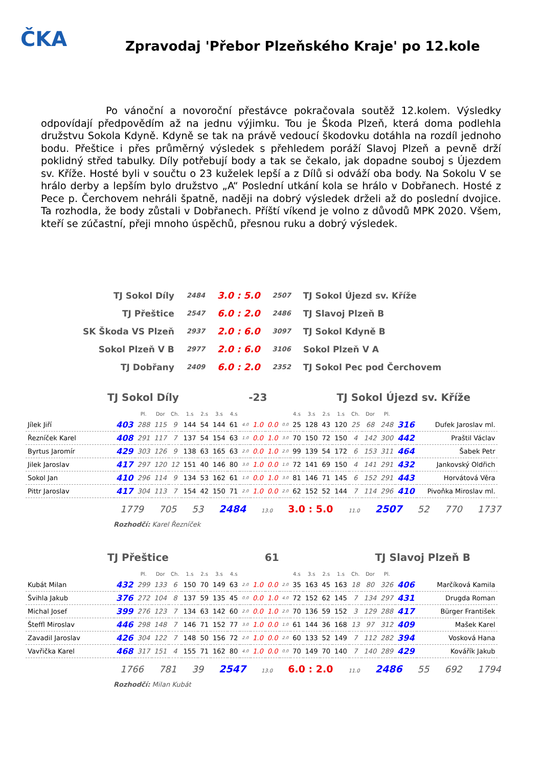ČKA
Zpravodaj 'Přebor Plzeňského Kraje' po 12.kole
Po vánoční a novoroční přestávce pokračovala soutěž 12.kolem. Výsledky odpovídají předpovědím až na jednu výjimku. Tou je Škoda Plzeň, která doma podlehla družstvu Sokola Kdyně. Kdyně se tak na právě vedoucí škodovku dotáhla na rozdíl jednoho bodu. Přeštice i přes průměrný výsledek s přehledem poráží Slavoj Plzeň a pevně drží poklidný střed tabulky. Díly potřebují body a tak se čekalo, jak dopadne souboj s Újezdem sv. Kříže. Hosté byli v součtu o 23 kuželek lepší a z Dílů si odváží oba body. Na Sokolu V se hrálo derby a lepším bylo družstvo „A“ Poslední utkání kola se hrálo v Dobřanech. Hosté z Pece p. Čerchovem nehráli špatně, naději na dobrý výsledek drželi až do poslední dvojice. Ta rozhodla, že body zůstali v Dobřanech. Příští víkend je volno z důvodů MPK 2020. Všem, kteří se zúčastní, přeji mnoho úspěchů, přesnou ruku a dobrý výsledek.
| TJ Sokol Díly | 2484 | 3.0 : 5.0 | 2507 | TJ Sokol Újezd sv. Kříže |
| TJ Přeštice | 2547 | 6.0 : 2.0 | 2486 | TJ Slavoj Plzeň B |
| SK Škoda VS Plzeň | 2937 | 2.0 : 6.0 | 3097 | TJ Sokol Kdyně B |
| Sokol Plzeň V B | 2977 | 2.0 : 6.0 | 3106 | Sokol Plzeň V A |
| TJ Dobřany | 2409 | 6.0 : 2.0 | 2352 | TJ Sokol Pec pod Čerchovem |
TJ Sokol Díly -23 TJ Sokol Újezd sv. Kříže
| | | Pl. | Dor | Ch. | 1.s | 2.s | 3.s | 4.s | | | | | 4.s | 3.s | 2.s | 1.s | Ch. | Dor | Pl. | | |
| --- | --- | --- | --- | --- | --- | --- | --- | --- | --- | --- | --- | --- | --- | --- | --- | --- | --- | --- | --- | --- | --- |
| Jílek Jiří | 403 | 288 | 115 | 9 | 144 | 54 | 144 | 61 | 4.0 | 1.0 | 0.0 | 0.0 | 25 | 128 | 43 | 120 | 25 | 68 | 248 | 316 | Dufek Jaroslav ml. |
| Řezníček Karel | 408 | 291 | 117 | 7 | 137 | 54 | 154 | 63 | 1.0 | 0.0 | 1.0 | 3.0 | 70 | 150 | 72 | 150 | 4 | 142 | 300 | 442 | Praštil Václav |
| Byrtus Jaromír | 429 | 303 | 126 | 9 | 138 | 63 | 165 | 63 | 2.0 | 0.0 | 1.0 | 2.0 | 99 | 139 | 54 | 172 | 6 | 153 | 311 | 464 | Šabek Petr |
| Jilek Jaroslav | 417 | 297 | 120 | 12 | 151 | 40 | 146 | 80 | 3.0 | 1.0 | 0.0 | 1.0 | 72 | 141 | 69 | 150 | 4 | 141 | 291 | 432 | Jankovský Oldřich |
| Sokol Jan | 410 | 296 | 114 | 9 | 134 | 53 | 162 | 61 | 1.0 | 0.0 | 1.0 | 3.0 | 81 | 146 | 71 | 145 | 6 | 152 | 291 | 443 | Horvátová Věra |
| Pittr Jaroslav | 417 | 304 | 113 | 7 | 154 | 42 | 150 | 71 | 2.0 | 1.0 | 0.0 | 2.0 | 62 | 152 | 52 | 144 | 7 | 114 | 296 | 410 | Pivoňka Miroslav ml. |
1779 705 53 2484 13.0 3.0 : 5.0 11.0 2507 52 770 1737
Rozhodčí: Karel Řezníček
TJ Přeštice 61 TJ Slavoj Plzeň B
| | | Pl. | Dor | Ch. | 1.s | 2.s | 3.s | 4.s | | | | | 4.s | 3.s | 2.s | 1.s | Ch. | Dor | Pl. | | |
| --- | --- | --- | --- | --- | --- | --- | --- | --- | --- | --- | --- | --- | --- | --- | --- | --- | --- | --- | --- | --- | --- |
| Kubát Milan | 432 | 299 | 133 | 6 | 150 | 70 | 149 | 63 | 2.0 | 1.0 | 0.0 | 2.0 | 35 | 163 | 45 | 163 | 18 | 80 | 326 | 406 | Marčíková Kamila |
| Švihla Jakub | 376 | 272 | 104 | 8 | 137 | 59 | 135 | 45 | 0.0 | 0.0 | 1.0 | 4.0 | 72 | 152 | 62 | 145 | 7 | 134 | 297 | 431 | Drugda Roman |
| Michal Josef | 399 | 276 | 123 | 7 | 134 | 63 | 142 | 60 | 2.0 | 0.0 | 1.0 | 2.0 | 70 | 136 | 59 | 152 | 3 | 129 | 288 | 417 | Bürger František |
| Šteffl Miroslav | 446 | 298 | 148 | 7 | 146 | 71 | 152 | 77 | 3.0 | 1.0 | 0.0 | 1.0 | 61 | 144 | 36 | 168 | 13 | 97 | 312 | 409 | Mašek Karel |
| Zavadil Jaroslav | 426 | 304 | 122 | 7 | 148 | 50 | 156 | 72 | 2.0 | 1.0 | 0.0 | 2.0 | 60 | 133 | 52 | 149 | 7 | 112 | 282 | 394 | Vosková Hana |
| Vavřička Karel | 468 | 317 | 151 | 4 | 155 | 71 | 162 | 80 | 4.0 | 1.0 | 0.0 | 0.0 | 70 | 149 | 70 | 140 | 7 | 140 | 289 | 429 | Kovářík Jakub |
1766 781 39 2547 13.0 6.0 : 2.0 11.0 2486 55 692 1794
Rozhodčí: Milan Kubát